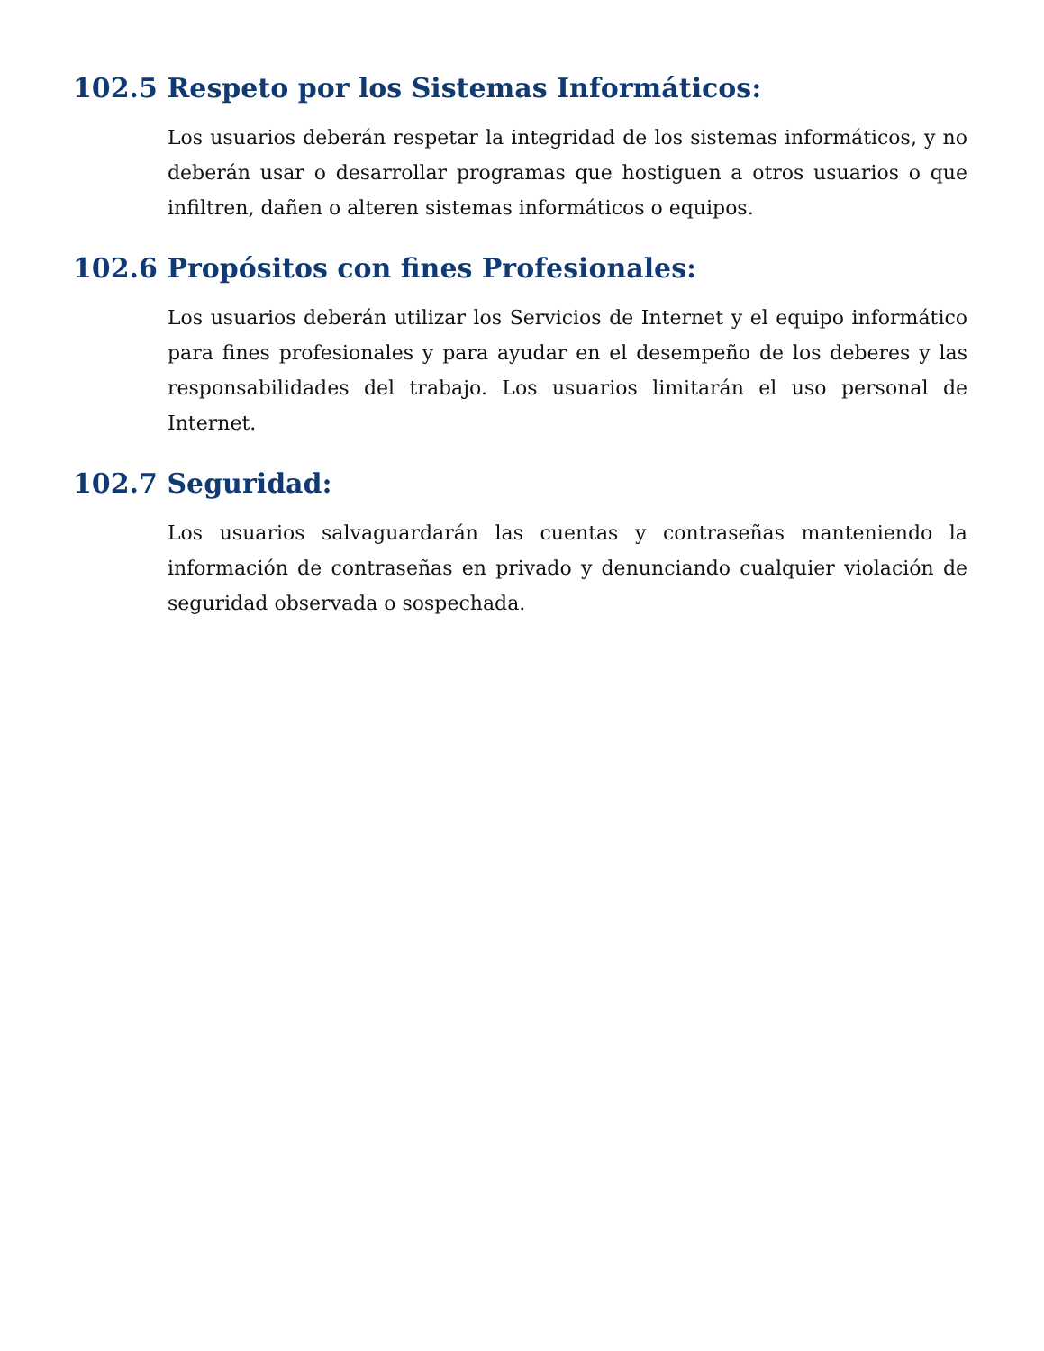102.5 Respeto por los Sistemas Informáticos:
Los usuarios deberán respetar la integridad de los sistemas informáticos, y no deberán usar o desarrollar programas que hostiguen a otros usuarios o que infiltren, dañen o alteren sistemas informáticos o equipos.
102.6 Propósitos con fines Profesionales:
Los usuarios deberán utilizar los Servicios de Internet y el equipo informático para fines profesionales y para ayudar en el desempeño de los deberes y las responsabilidades del trabajo. Los usuarios limitarán el uso personal de Internet.
102.7 Seguridad:
Los usuarios salvaguardarán las cuentas y contraseñas manteniendo la información de contraseñas en privado y denunciando cualquier violación de seguridad observada o sospechada.